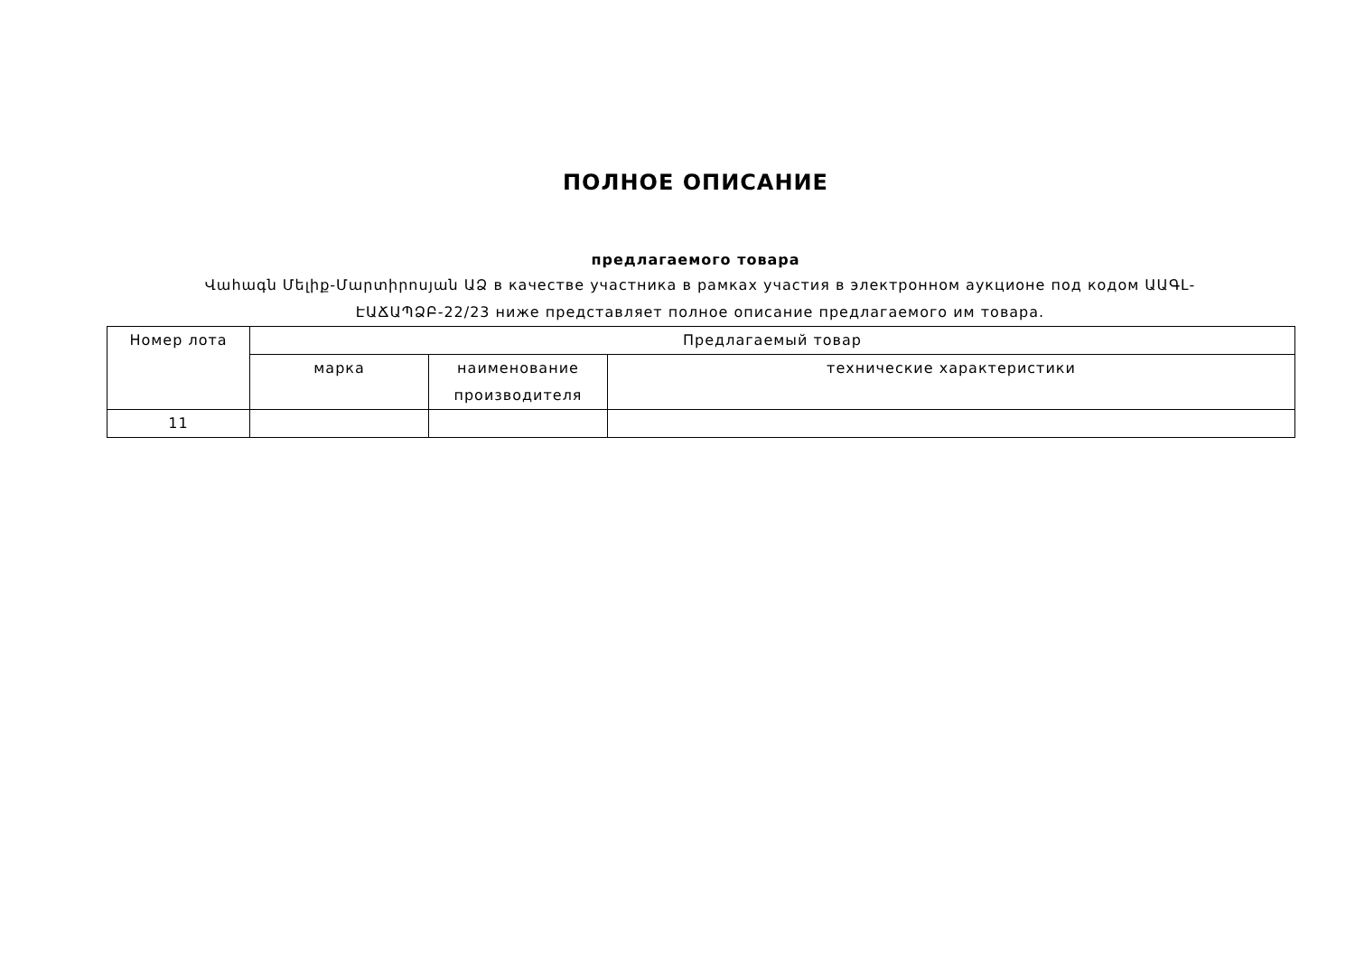ПОЛНОЕ ОПИСАНИЕ
предлагаемого товара
Վահագն Մելիք-Մարտիրոսյան ԱՁ в качестве участника в рамках участия в электронном аукционе под кодом ԱԱԳԼ-ԷԱՃԱՊՁԲ-22/23 ниже представляет полное описание предлагаемого им товара.
| Номер лота | Предлагаемый товар | | |
| --- | --- | --- | --- |
| | марка | наименование производителя | технические характеристики |
| 11 | | | |